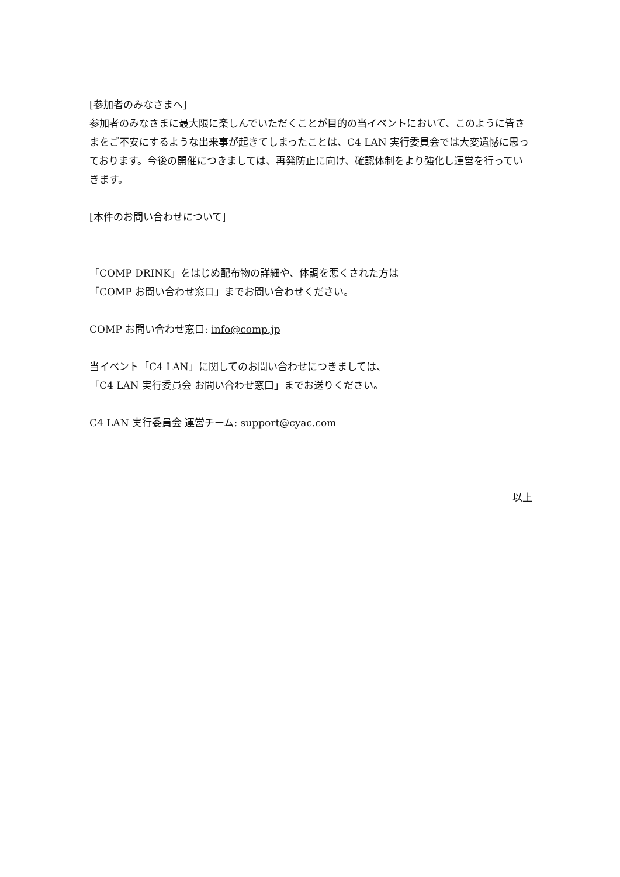[参加者のみなさまへ]
参加者のみなさまに最大限に楽しんでいただくことが目的の当イベントにおいて、このように皆さまをご不安にするような出来事が起きてしまったことは、C4 LAN 実行委員会では大変遺憾に思っております。今後の開催につきましては、再発防止に向け、確認体制をより強化し運営を行っていきます。
[本件のお問い合わせについて]
「COMP DRINK」をはじめ配布物の詳細や、体調を悪くされた方は
「COMP お問い合わせ窓口」までお問い合わせください。
COMP お問い合わせ窓口: info@comp.jp
当イベント「C4 LAN」に関してのお問い合わせにつきましては、
「C4 LAN 実行委員会 お問い合わせ窓口」までお送りください。
C4 LAN 実行委員会 運営チーム: support@cyac.com
以上